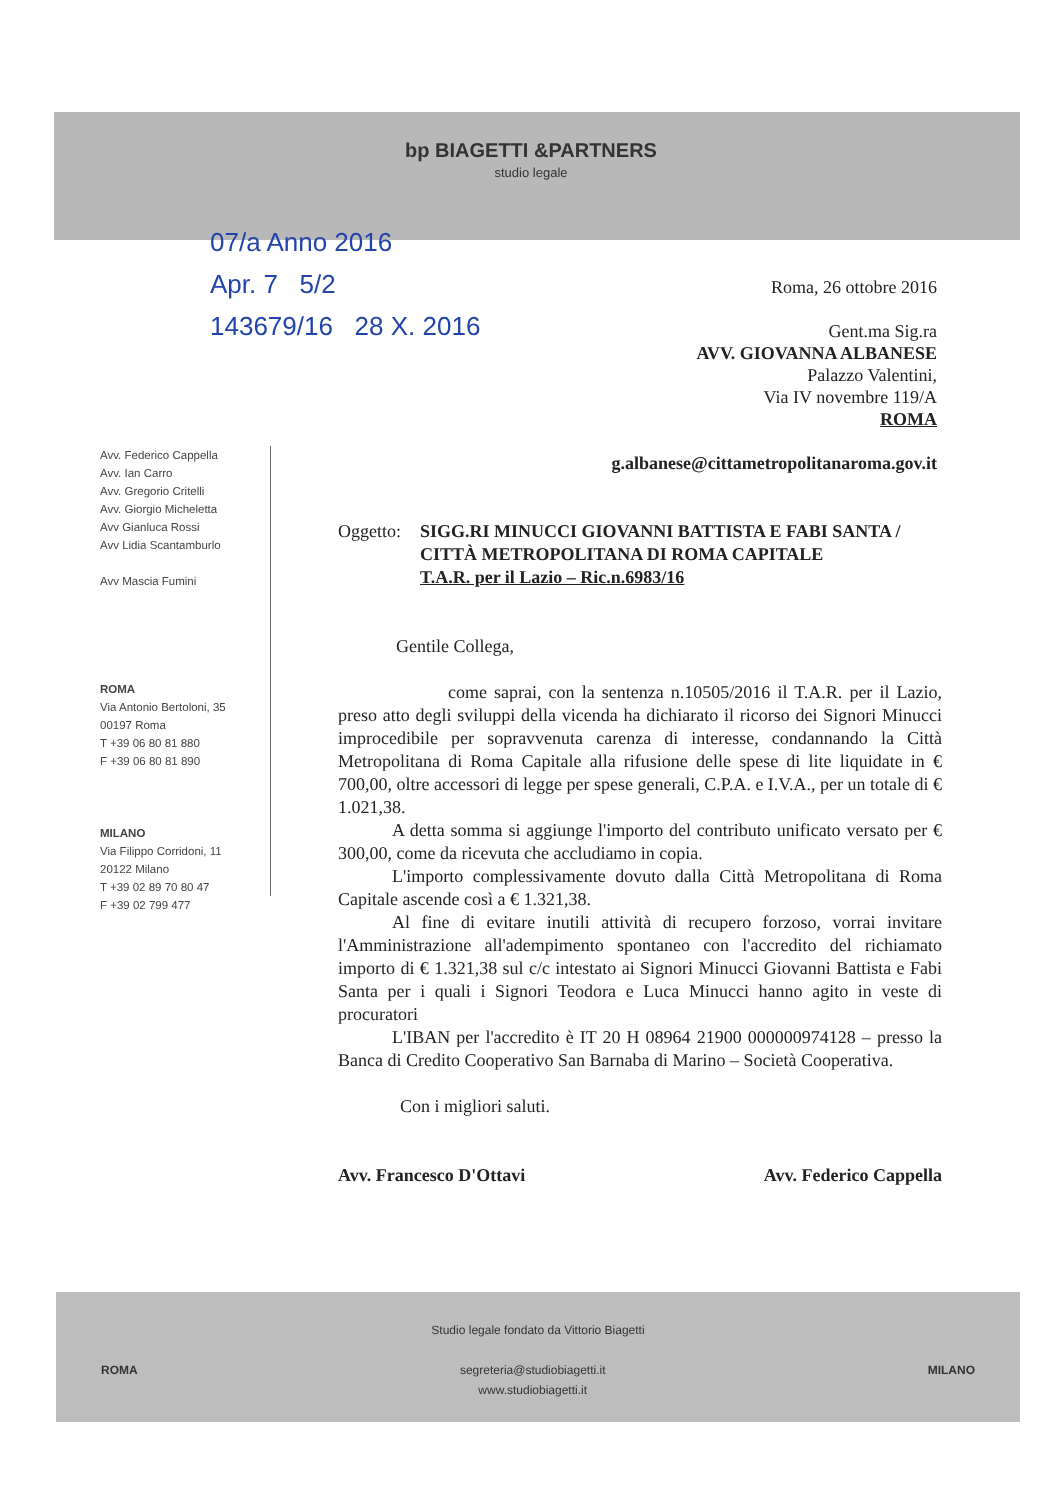bp BIAGETTI &PARTNERS
studio legale
07/a Anno 2016
Apr. 7 5/2
143679/16 28 X. 2016
Roma, 26 ottobre 2016
Gent.ma Sig.ra
AVV. GIOVANNA ALBANESE
Palazzo Valentini,
Via IV novembre 119/A
ROMA
g.albanese@cittametropolitanaroma.gov.it
Avv. Federico Cappella
Avv. Ian Carro
Avv. Gregorio Critelli
Avv. Giorgio Micheletta
Avv Gianluca Rossi
Avv Lidia Scantamburlo
Avv Mascia Fumini
ROMA
Via Antonio Bertoloni, 35
00197 Roma
T +39 06 80 81 880
F +39 06 80 81 890
MILANO
Via Filippo Corridoni, 11
20122 Milano
T +39 02 89 70 80 47
F +39 02 799 477
Oggetto: SIGG.RI MINUCCI GIOVANNI BATTISTA E FABI SANTA / CITTÀ METROPOLITANA DI ROMA CAPITALE
T.A.R. per il Lazio – Ric.n.6983/16
Gentile Collega,
come saprai, con la sentenza n.10505/2016 il T.A.R. per il Lazio, preso atto degli sviluppi della vicenda ha dichiarato il ricorso dei Signori Minucci improcedibile per sopravvenuta carenza di interesse, condannando la Città Metropolitana di Roma Capitale alla rifusione delle spese di lite liquidate in € 700,00, oltre accessori di legge per spese generali, C.P.A. e I.V.A., per un totale di € 1.021,38.
A detta somma si aggiunge l'importo del contributo unificato versato per € 300,00, come da ricevuta che accludiamo in copia.
L'importo complessivamente dovuto dalla Città Metropolitana di Roma Capitale ascende così a € 1.321,38.
Al fine di evitare inutili attività di recupero forzoso, vorrai invitare l'Amministrazione all'adempimento spontaneo con l'accredito del richiamato importo di € 1.321,38 sul c/c intestato ai Signori Minucci Giovanni Battista e Fabi Santa per i quali i Signori Teodora e Luca Minucci hanno agito in veste di procuratori
L'IBAN per l'accredito è IT 20 H 08964 21900 000000974128 – presso la Banca di Credito Cooperativo San Barnaba di Marino – Società Cooperativa.
Con i migliori saluti.
Avv. Francesco D'Ottavi Avv. Federico Cappella
Studio legale fondato da Vittorio Biagetti
ROMA segreteria@studiobiagetti.it
www.studiobiagetti.it MILANO